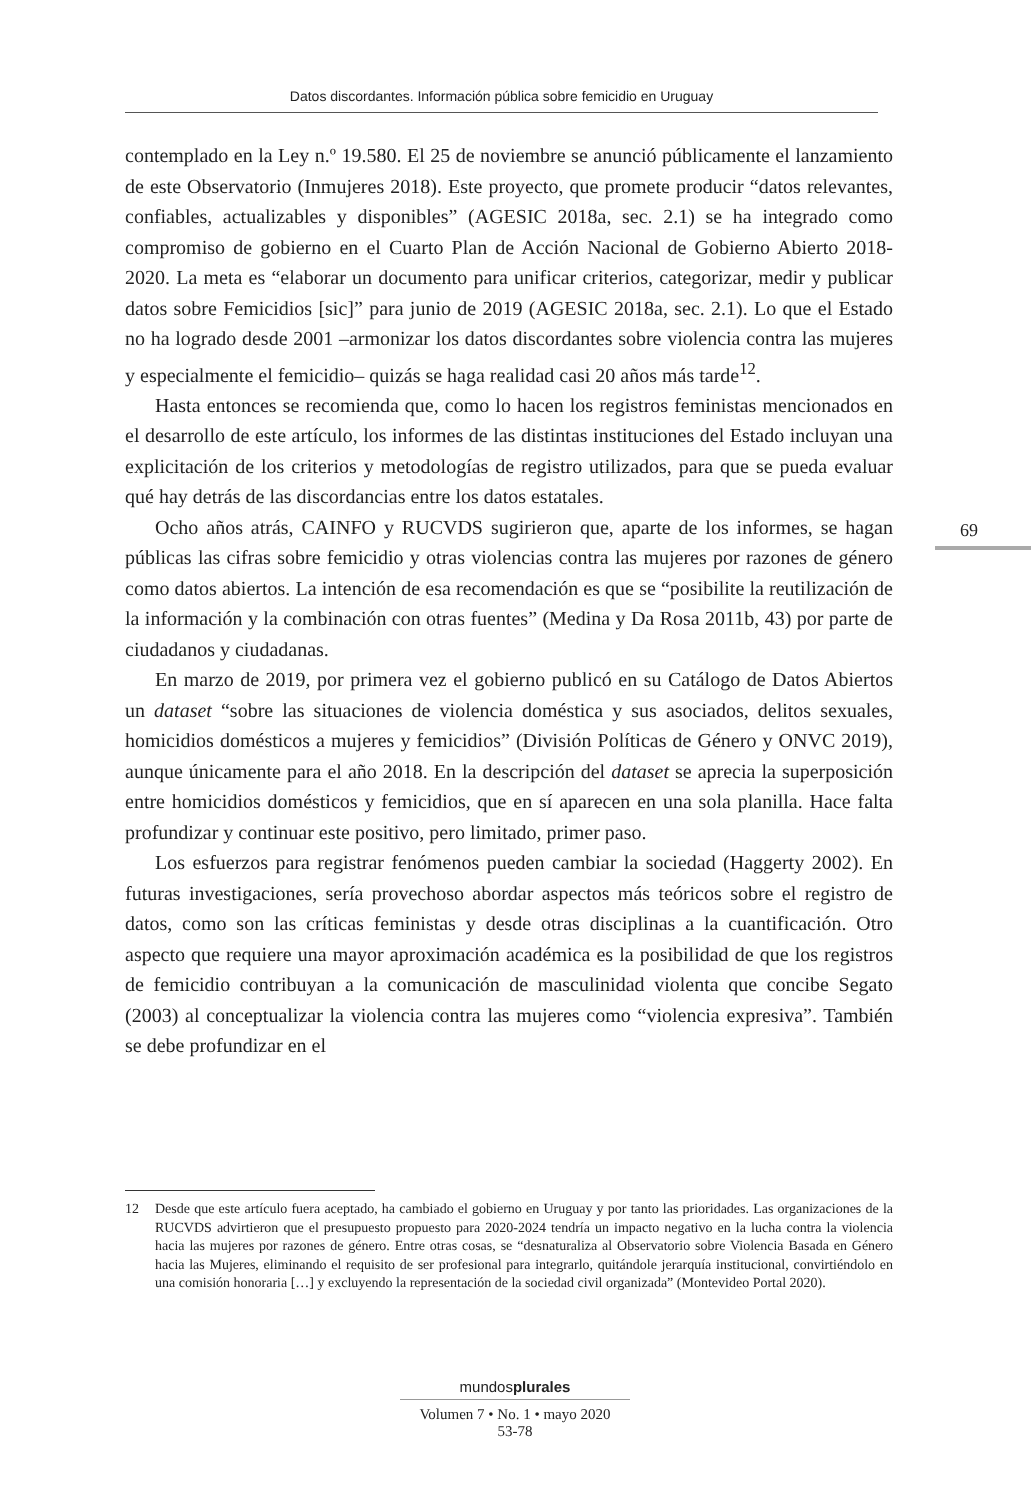Datos discordantes. Información pública sobre femicidio en Uruguay
contemplado en la Ley n.º 19.580. El 25 de noviembre se anunció públicamente el lanzamiento de este Observatorio (Inmujeres 2018). Este proyecto, que promete producir “datos relevantes, confiables, actualizables y disponibles” (AGESIC 2018a, sec. 2.1) se ha integrado como compromiso de gobierno en el Cuarto Plan de Acción Nacional de Gobierno Abierto 2018-2020. La meta es “elaborar un documento para unificar criterios, categorizar, medir y publicar datos sobre Femicidios [sic]” para junio de 2019 (AGESIC 2018a, sec. 2.1). Lo que el Estado no ha logrado desde 2001 –armonizar los datos discordantes sobre violencia contra las mujeres y especialmente el femicidio– quizás se haga realidad casi 20 años más tarde<sup>12</sup>.
Hasta entonces se recomienda que, como lo hacen los registros feministas mencionados en el desarrollo de este artículo, los informes de las distintas instituciones del Estado incluyan una explicitación de los criterios y metodologías de registro utilizados, para que se pueda evaluar qué hay detrás de las discordancias entre los datos estatales.
Ocho años atrás, CAINFO y RUCVDS sugirieron que, aparte de los informes, se hagan públicas las cifras sobre femicidio y otras violencias contra las mujeres por razones de género como datos abiertos. La intención de esa recomendación es que se “posibilite la reutilización de la información y la combinación con otras fuentes” (Medina y Da Rosa 2011b, 43) por parte de ciudadanos y ciudadanas.
En marzo de 2019, por primera vez el gobierno publicó en su Catálogo de Datos Abiertos un dataset “sobre las situaciones de violencia doméstica y sus asociados, delitos sexuales, homicidios domésticos a mujeres y femicidios” (División Políticas de Género y ONVC 2019), aunque únicamente para el año 2018. En la descripción del dataset se aprecia la superposición entre homicidios domésticos y femicidios, que en sí aparecen en una sola planilla. Hace falta profundizar y continuar este positivo, pero limitado, primer paso.
Los esfuerzos para registrar fenómenos pueden cambiar la sociedad (Haggerty 2002). En futuras investigaciones, sería provechoso abordar aspectos más teóricos sobre el registro de datos, como son las críticas feministas y desde otras disciplinas a la cuantificación. Otro aspecto que requiere una mayor aproximación académica es la posibilidad de que los registros de femicidio contribuyan a la comunicación de masculinidad violenta que concibe Segato (2003) al conceptualizar la violencia contra las mujeres como “violencia expresiva”. También se debe profundizar en el
69
12 Desde que este artículo fuera aceptado, ha cambiado el gobierno en Uruguay y por tanto las prioridades. Las organizaciones de la RUCVDS advirtieron que el presupuesto propuesto para 2020-2024 tendría un impacto negativo en la lucha contra la violencia hacia las mujeres por razones de género. Entre otras cosas, se “desnaturaliza al Observatorio sobre Violencia Basada en Género hacia las Mujeres, eliminando el requisito de ser profesional para integrarlo, quitándole jerarquía institucional, convirtiéndolo en una comisión honoraria […] y excluyendo la representación de la sociedad civil organizada” (Montevideo Portal 2020).
mundosplurales
Volumen 7 • No. 1 • mayo 2020
53-78